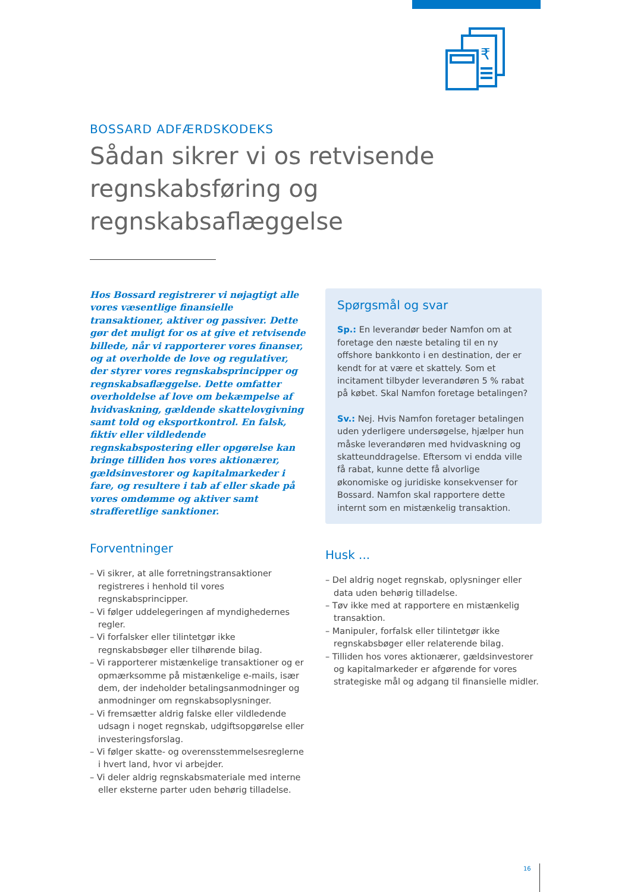₹
BOSSARD ADFÆRDSKODEKS
Sådan sikrer vi os retvisende regnskabsføring og regnskabsaflæggelse
Hos Bossard registrerer vi nøjagtigt alle vores væsentlige finansielle transaktioner, aktiver og passiver. Dette gør det muligt for os at give et retvisende billede, når vi rapporterer vores finanser, og at overholde de love og regulativer, der styrer vores regnskabsprincipper og regnskabsaflæggelse. Dette omfatter overholdelse af love om bekæmpelse af hvidvaskning, gældende skattelovgivning samt told og eksportkontrol. En falsk, fiktiv eller vildledende regnskabspostering eller opgørelse kan bringe tilliden hos vores aktionærer, gældsinvestorer og kapitalmarkeder i fare, og resultere i tab af eller skade på vores omdømme og aktiver samt strafferetlige sanktioner.
Forventninger
– Vi sikrer, at alle forretningstransaktioner registreres i henhold til vores regnskabsprincipper.
– Vi følger uddelegeringen af myndighedernes regler.
– Vi forfalsker eller tilintetgør ikke regnskabsbøger eller tilhørende bilag.
– Vi rapporterer mistænkelige transaktioner og er opmærksomme på mistænkelige e-mails, især dem, der indeholder betalingsanmodninger og anmodninger om regnskabsoplysninger.
– Vi fremsætter aldrig falske eller vildledende udsagn i noget regnskab, udgiftsopgørelse eller investeringsforslag.
– Vi følger skatte- og overensstemmelsesreglerne i hvert land, hvor vi arbejder.
– Vi deler aldrig regnskabsmateriale med interne eller eksterne parter uden behørig tilladelse.
Spørgsmål og svar
Sp.: En leverandør beder Namfon om at foretage den næste betaling til en ny offshore bankkonto i en destination, der er kendt for at være et skattely. Som et incitament tilbyder leverandøren 5 % rabat på købet. Skal Namfon foretage betalingen?
Sv.: Nej. Hvis Namfon foretager betalingen uden yderligere undersøgelse, hjælper hun måske leverandøren med hvidvaskning og skatteunddragelse. Eftersom vi endda ville få rabat, kunne dette få alvorlige økonomiske og juridiske konsekvenser for Bossard. Namfon skal rapportere dette internt som en mistænkelig transaktion.
Husk ...
– Del aldrig noget regnskab, oplysninger eller data uden behørig tilladelse.
– Tøv ikke med at rapportere en mistænkelig transaktion.
– Manipuler, forfalsk eller tilintetgør ikke regnskabsbøger eller relaterende bilag.
– Tilliden hos vores aktionærer, gældsinvestorer og kapitalmarkeder er afgørende for vores strategiske mål og adgang til finansielle midler.
16